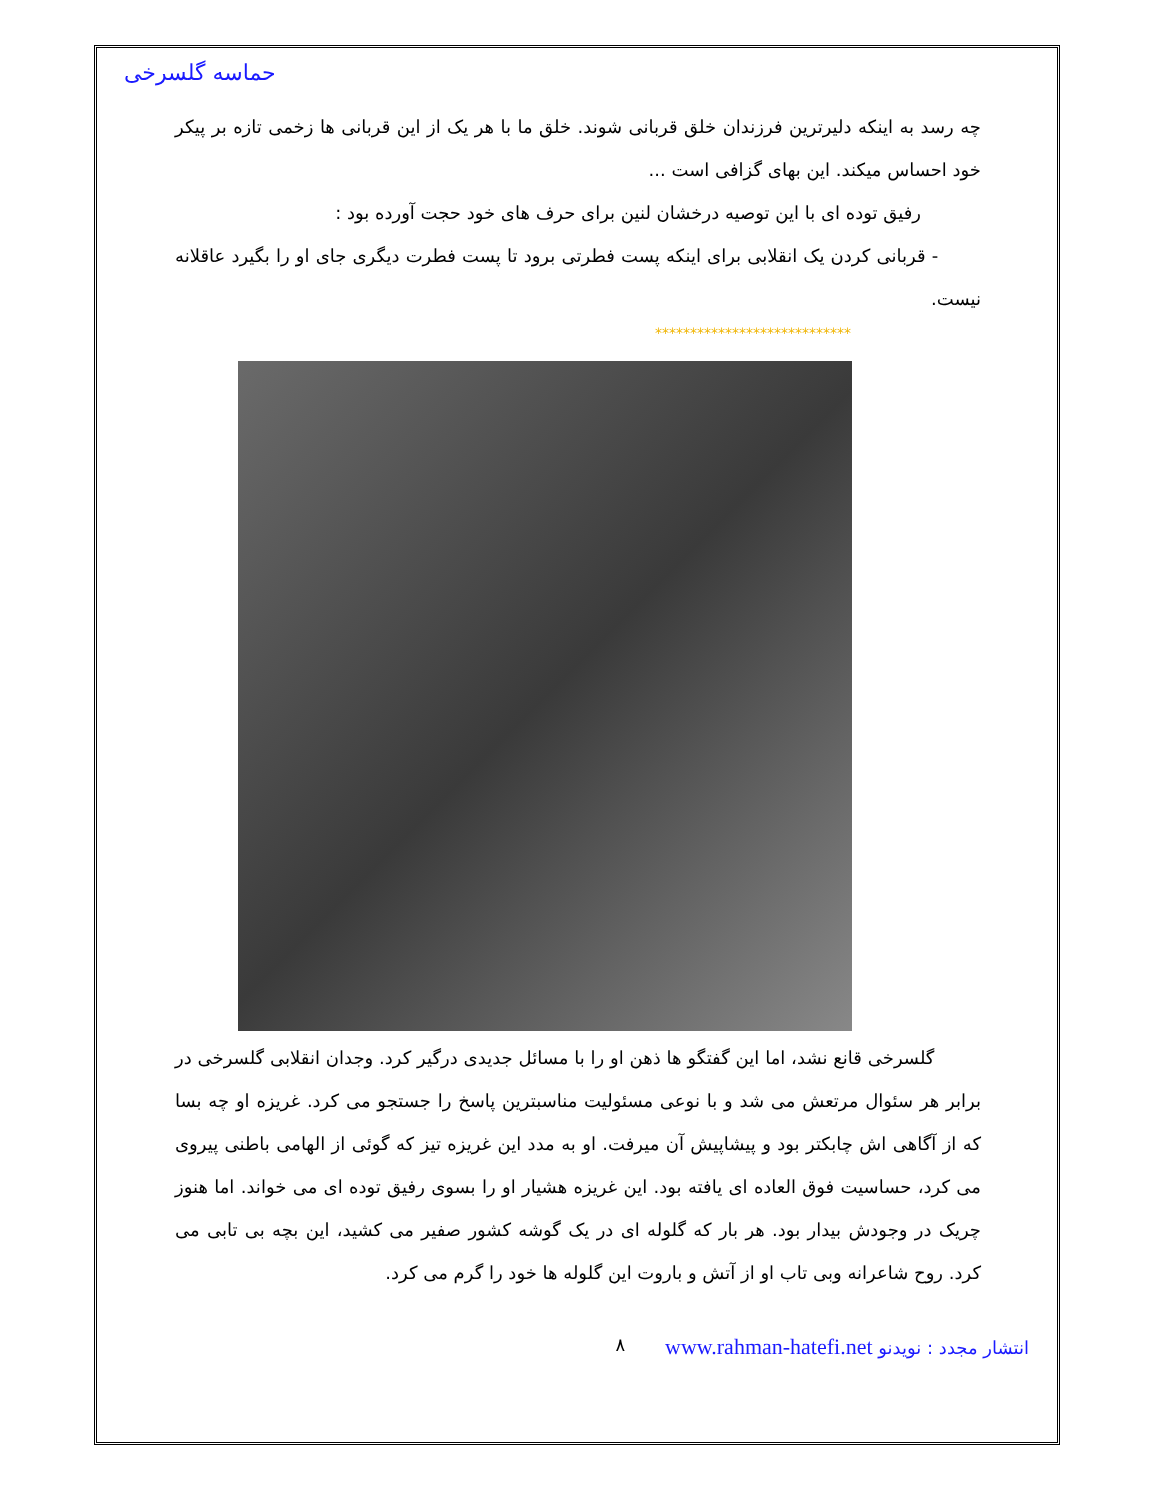حماسه گلسرخی
چه رسد به اینکه دلیرترین فرزندان خلق قربانی شوند. خلق ما با هر یک از این قربانی ها زخمی تازه بر پیکر خود احساس میکند. این بهای گزافی است ...
رفیق توده ای با این توصیه درخشان لنین برای حرف های خود حجت آورده بود :
- قربانی کردن یک انقلابی برای اینکه پست فطرتی برود تا پست فطرت دیگری جای او را بگیرد عاقلانه نیست.
****************************
گلسرخی قانع نشد، اما این گفتگو ها ذهن او را با مسائل جدیدی درگیر کرد. وجدان انقلابی گلسرخی در برابر هر سئوال مرتعش می شد و با نوعی مسئولیت مناسبترین پاسخ را جستجو می کرد. غریزه او چه بسا که از آگاهی اش چابکتر بود و پیشاپیش آن میرفت. او به مدد این غریزه تیز که گوئی از الهامی باطنی پیروی می کرد، حساسیت فوق العاده ای یافته بود. این غریزه هشیار او را بسوی رفیق توده ای می خواند. اما هنوز چریک در وجودش بیدار بود. هر بار که گلوله ای در یک گوشه کشور صفیر می کشید، این بچه بی تابی می کرد. روح شاعرانه وبی تاب او از آتش و باروت این گلوله ها خود را گرم می کرد.
انتشار مجدد : نویدنو www.rahman-hatefi.net ۸